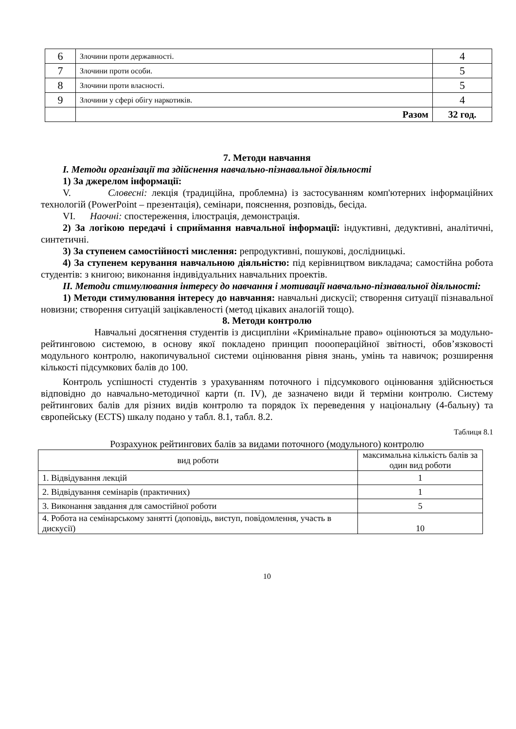| 6 | Злочини проти державності. | 4 |
| 7 | Злочини проти особи. | 5 |
| 8 | Злочини проти власності. | 5 |
| 9 | Злочини у сфері обігу наркотиків. | 4 |
| | Разом | 32 год. |
7. Методи навчання
І. Методи організації та здійснення навчально-пізнавальної діяльності
1) За джерелом інформації:
V. Словесні: лекція (традиційна, проблемна) із застосуванням комп'ютерних інформаційних технологій (PowerPoint – презентація), семінари, пояснення, розповідь, бесіда.
VI. Наочні: спостереження, ілюстрація, демонстрація.
2) За логікою передачі і сприймання навчальної інформації: індуктивні, дедуктивні, аналітичні, синтетичні.
3) За ступенем самостійності мислення: репродуктивні, пошукові, дослідницькі.
4) За ступенем керування навчальною діяльністю: під керівництвом викладача; самостійна робота студентів: з книгою; виконання індивідуальних навчальних проектів.
ІІ. Методи стимулювання інтересу до навчання і мотивації навчально-пізнавальної діяльності:
1) Методи стимулювання інтересу до навчання: навчальні дискусії; створення ситуації пізнавальної новизни; створення ситуацій зацікавленості (метод цікавих аналогій тощо).
8. Методи контролю
Навчальні досягнення студентів із дисципліни «Кримінальне право» оцінюються за модульно-рейтинговою системою, в основу якої покладено принцип пооопераційної звітності, обов’язковості модульного контролю, накопичувальної системи оцінювання рівня знань, умінь та навичок; розширення кількості підсумкових балів до 100.
Контроль успішності студентів з урахуванням поточного і підсумкового оцінювання здійснюється відповідно до навчально-методичної карти (п. ІV), де зазначено види й терміни контролю. Систему рейтингових балів для різних видів контролю та порядок їх переведення у національну (4-бальну) та європейську (ECTS) шкалу подано у табл. 8.1, табл. 8.2.
Таблиця 8.1
Розрахунок рейтингових балів за видами поточного (модульного) контролю
| вид роботи | максимальна кількість балів за один вид роботи |
| 1. Відвідування лекцій | 1 |
| 2. Відвідування семінарів (практичних) | 1 |
| 3. Виконання завдання для самостійної роботи | 5 |
| 4. Робота на семінарському занятті (доповідь, виступ, повідомлення, участь в дискусії) | 10 |
10